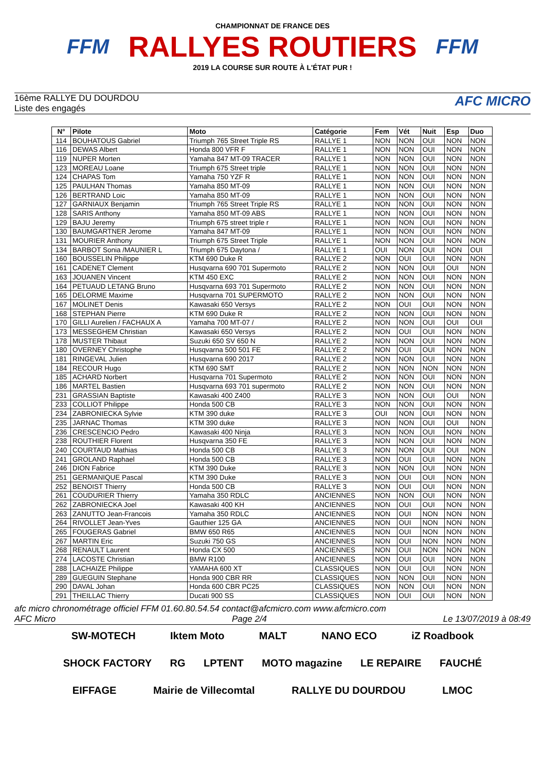FFM
CHAMPIONNAT DE FRANCE DES
RALLYES ROUTIERS
2019 LA COURSE SUR ROUTE À L'ÉTAT PUR !
FFM
16ème RALLYE DU DOURDOU
Liste des engagés
AFC MICRO
| N° | Pilote | Moto | Catégorie | Fem | Vét | Nuit | Esp | Duo |
| --- | --- | --- | --- | --- | --- | --- | --- | --- |
| 114 | BOUHATOUS Gabriel | Triumph 765 Street Triple RS | RALLYE 1 | NON | NON | OUI | NON | NON |
| 116 | DEWAS Albert | Honda 800 VFR F | RALLYE 1 | NON | NON | OUI | NON | NON |
| 119 | NUPER Morten | Yamaha 847 MT-09 TRACER | RALLYE 1 | NON | NON | OUI | NON | NON |
| 123 | MOREAU Loane | Triumph 675 Street triple | RALLYE 1 | NON | NON | OUI | NON | NON |
| 124 | CHAPAS Tom | Yamaha 750 YZF R | RALLYE 1 | NON | NON | OUI | NON | NON |
| 125 | PAULHAN Thomas | Yamaha 850 MT-09 | RALLYE 1 | NON | NON | OUI | NON | NON |
| 126 | BERTRAND Loic | Yamaha 850 MT-09 | RALLYE 1 | NON | NON | OUI | NON | NON |
| 127 | GARNIAUX Benjamin | Triumph 765 Street Triple RS | RALLYE 1 | NON | NON | OUI | NON | NON |
| 128 | SARIS Anthony | Yamaha 850 MT-09 ABS | RALLYE 1 | NON | NON | OUI | NON | NON |
| 129 | BAJU Jeremy | Triumph 675 street triple r | RALLYE 1 | NON | NON | OUI | NON | NON |
| 130 | BAUMGARTNER Jerome | Yamaha 847 MT-09 | RALLYE 1 | NON | NON | OUI | NON | NON |
| 131 | MOURIER Anthony | Triumph 675 Street Triple | RALLYE 1 | NON | NON | OUI | NON | NON |
| 134 | BARBOT Sonia /MAUNIER L | Triumph 675 Daytona / | RALLYE 1 | OUI | NON | OUI | NON | OUI |
| 160 | BOUSSELIN Philippe | KTM 690 Duke R | RALLYE 2 | NON | OUI | OUI | NON | NON |
| 161 | CADENET Clement | Husqvarna 690 701 Supermoto | RALLYE 2 | NON | NON | OUI | OUI | NON |
| 163 | JOUANEN Vincent | KTM 450 EXC | RALLYE 2 | NON | NON | OUI | NON | NON |
| 164 | PETUAUD LETANG Bruno | Husqvarna 693 701 Supermoto | RALLYE 2 | NON | NON | OUI | NON | NON |
| 165 | DELORME Maxime | Husqvarna 701 SUPERMOTO | RALLYE 2 | NON | NON | OUI | NON | NON |
| 167 | MOLINET Denis | Kawasaki 650 Versys | RALLYE 2 | NON | OUI | OUI | NON | NON |
| 168 | STEPHAN Pierre | KTM 690 Duke R | RALLYE 2 | NON | NON | OUI | NON | NON |
| 170 | GILLI Aurelien / FACHAUX A | Yamaha 700 MT-07 / | RALLYE 2 | NON | NON | OUI | OUI | OUI |
| 173 | MESSEGHEM Christian | Kawasaki 650 Versys | RALLYE 2 | NON | OUI | OUI | NON | NON |
| 178 | MUSTER Thibaut | Suzuki 650 SV 650 N | RALLYE 2 | NON | NON | OUI | NON | NON |
| 180 | OVERNEY Christophe | Husqvarna 500 501 FE | RALLYE 2 | NON | OUI | OUI | NON | NON |
| 181 | RINGEVAL Julien | Husqvarna 690 2017 | RALLYE 2 | NON | NON | OUI | NON | NON |
| 184 | RECOUR Hugo | KTM 690 SMT | RALLYE 2 | NON | NON | NON | NON | NON |
| 185 | ACHARD Norbert | Husqvarna 701 Supermoto | RALLYE 2 | NON | NON | OUI | NON | NON |
| 186 | MARTEL Bastien | Husqvarna 693 701 supermoto | RALLYE 2 | NON | NON | OUI | NON | NON |
| 231 | GRASSIAN Baptiste | Kawasaki 400 Z400 | RALLYE 3 | NON | NON | OUI | OUI | NON |
| 233 | COLLIOT Philippe | Honda 500 CB | RALLYE 3 | NON | NON | OUI | NON | NON |
| 234 | ZABRONIECKA Sylvie | KTM 390 duke | RALLYE 3 | OUI | NON | OUI | NON | NON |
| 235 | JARNAC Thomas | KTM 390 duke | RALLYE 3 | NON | NON | OUI | OUI | NON |
| 236 | CRESCENCIO Pedro | Kawasaki 400 Ninja | RALLYE 3 | NON | NON | OUI | NON | NON |
| 238 | ROUTHIER Florent | Husqvarna 350 FE | RALLYE 3 | NON | NON | OUI | NON | NON |
| 240 | COURTAUD Mathias | Honda 500 CB | RALLYE 3 | NON | NON | OUI | OUI | NON |
| 241 | GROLAND Raphael | Honda 500 CB | RALLYE 3 | NON | OUI | OUI | NON | NON |
| 246 | DION Fabrice | KTM 390 Duke | RALLYE 3 | NON | NON | OUI | NON | NON |
| 251 | GERMANIQUE Pascal | KTM 390 Duke | RALLYE 3 | NON | OUI | OUI | NON | NON |
| 252 | BENOIST Thierry | Honda 500 CB | RALLYE 3 | NON | OUI | OUI | NON | NON |
| 261 | COUDURIER Thierry | Yamaha 350 RDLC | ANCIENNES | NON | NON | OUI | NON | NON |
| 262 | ZABRONIECKA Joel | Kawasaki 400 KH | ANCIENNES | NON | OUI | OUI | NON | NON |
| 263 | ZANUTTO Jean-Francois | Yamaha 350 RDLC | ANCIENNES | NON | OUI | NON | NON | NON |
| 264 | RIVOLLET Jean-Yves | Gauthier 125 GA | ANCIENNES | NON | OUI | NON | NON | NON |
| 265 | FOUGERAS Gabriel | BMW 650 R65 | ANCIENNES | NON | OUI | NON | NON | NON |
| 267 | MARTIN Eric | Suzuki 750 GS | ANCIENNES | NON | OUI | NON | NON | NON |
| 268 | RENAULT Laurent | Honda CX 500 | ANCIENNES | NON | OUI | NON | NON | NON |
| 274 | LACOSTE Christian | BMW R100 | ANCIENNES | NON | OUI | OUI | NON | NON |
| 288 | LACHAIZE Philippe | YAMAHA 600 XT | CLASSIQUES | NON | OUI | OUI | NON | NON |
| 289 | GUEGUIN Stephane | Honda 900 CBR RR | CLASSIQUES | NON | NON | OUI | NON | NON |
| 290 | DAVAL Johan | Honda 600 CBR PC25 | CLASSIQUES | NON | NON | OUI | NON | NON |
| 291 | THEILLAC Thierry | Ducati 900 SS | CLASSIQUES | NON | OUI | OUI | NON | NON |
afc micro chronométrage officiel FFM 01.60.80.54.54 contact@afcmicro.com www.afcmicro.com
AFC Micro Page 2/4 Le 13/07/2019 à 08:49
SW-MOTECH Iktem Moto MALT NANO ECO iZ Roadbook SHOCK FACTORY RG LPTENT MOTO magazine LE REPAIRE FAUCHÉ EIFFAGE Mairie de Villecomtal RALLYE DU DOURDOU LMOC